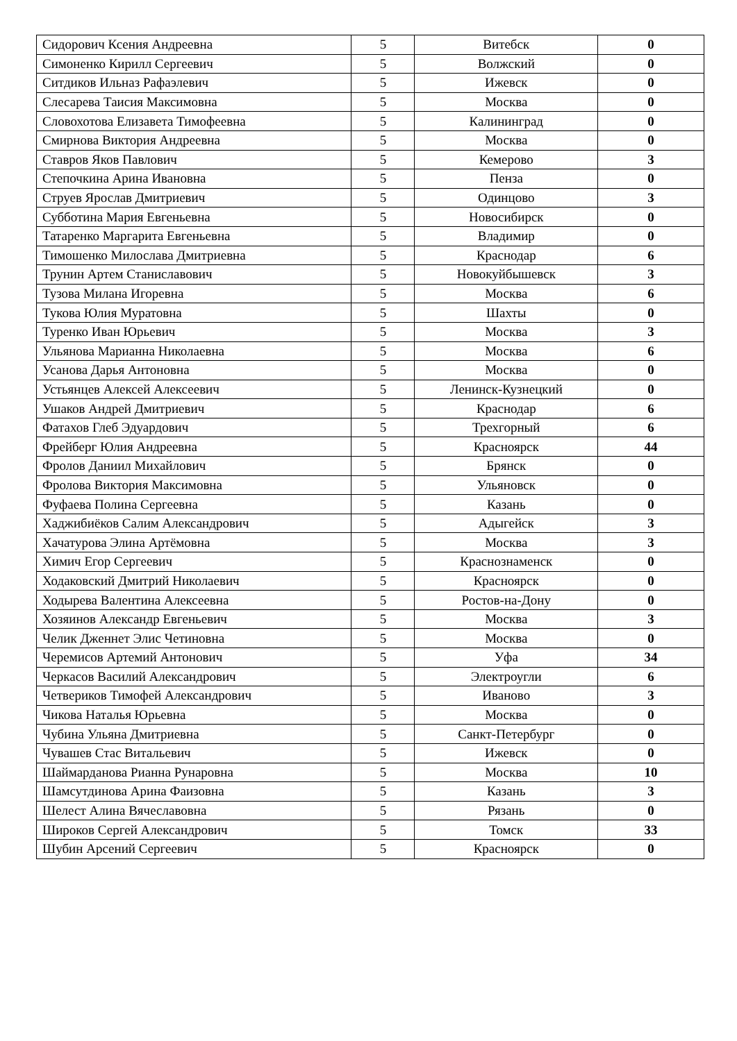| Сидорович Ксения Андреевна | 5 | Витебск | 0 |
| Симоненко Кирилл Сергеевич | 5 | Волжский | 0 |
| Ситдиков Ильназ Рафаэлевич | 5 | Ижевск | 0 |
| Слесарева Таисия Максимовна | 5 | Москва | 0 |
| Словохотова Елизавета Тимофеевна | 5 | Калининград | 0 |
| Смирнова Виктория Андреевна | 5 | Москва | 0 |
| Ставров Яков Павлович | 5 | Кемерово | 3 |
| Степочкина Арина Ивановна | 5 | Пенза | 0 |
| Струев Ярослав Дмитриевич | 5 | Одинцово | 3 |
| Субботина Мария Евгеньевна | 5 | Новосибирск | 0 |
| Татаренко Маргарита Евгеньевна | 5 | Владимир | 0 |
| Тимошенко Милослава Дмитриевна | 5 | Краснодар | 6 |
| Трунин Артем Станиславович | 5 | Новокуйбышевск | 3 |
| Тузова Милана Игоревна | 5 | Москва | 6 |
| Тукова Юлия Муратовна | 5 | Шахты | 0 |
| Туренко Иван Юрьевич | 5 | Москва | 3 |
| Ульянова Марианна Николаевна | 5 | Москва | 6 |
| Усанова Дарья Антоновна | 5 | Москва | 0 |
| Устьянцев Алексей Алексеевич | 5 | Ленинск-Кузнецкий | 0 |
| Ушаков Андрей Дмитриевич | 5 | Краснодар | 6 |
| Фатахов Глеб Эдуардович | 5 | Трехгорный | 6 |
| Фрейберг Юлия Андреевна | 5 | Красноярск | 44 |
| Фролов Даниил Михайлович | 5 | Брянск | 0 |
| Фролова Виктория Максимовна | 5 | Ульяновск | 0 |
| Фуфаева Полина Сергеевна | 5 | Казань | 0 |
| Хаджибиёков Салим Александрович | 5 | Адыгейск | 3 |
| Хачатурова Элина Артёмовна | 5 | Москва | 3 |
| Химич Егор Сергеевич | 5 | Краснознаменск | 0 |
| Ходаковский Дмитрий Николаевич | 5 | Красноярск | 0 |
| Ходырева Валентина Алексеевна | 5 | Ростов-на-Дону | 0 |
| Хозяинов Александр Евгеньевич | 5 | Москва | 3 |
| Челик Дженнет Элис Четиновна | 5 | Москва | 0 |
| Черемисов Артемий Антонович | 5 | Уфа | 34 |
| Черкасов Василий Александрович | 5 | Электроугли | 6 |
| Четвериков Тимофей Александрович | 5 | Иваново | 3 |
| Чикова Наталья Юрьевна | 5 | Москва | 0 |
| Чубина Ульяна Дмитриевна | 5 | Санкт-Петербург | 0 |
| Чувашев Стас Витальевич | 5 | Ижевск | 0 |
| Шаймарданова Рианна Рунаровна | 5 | Москва | 10 |
| Шамсутдинова Арина Фаизовна | 5 | Казань | 3 |
| Шелест Алина Вячеславовна | 5 | Рязань | 0 |
| Широков Сергей Александрович | 5 | Томск | 33 |
| Шубин Арсений Сергеевич | 5 | Красноярск | 0 |